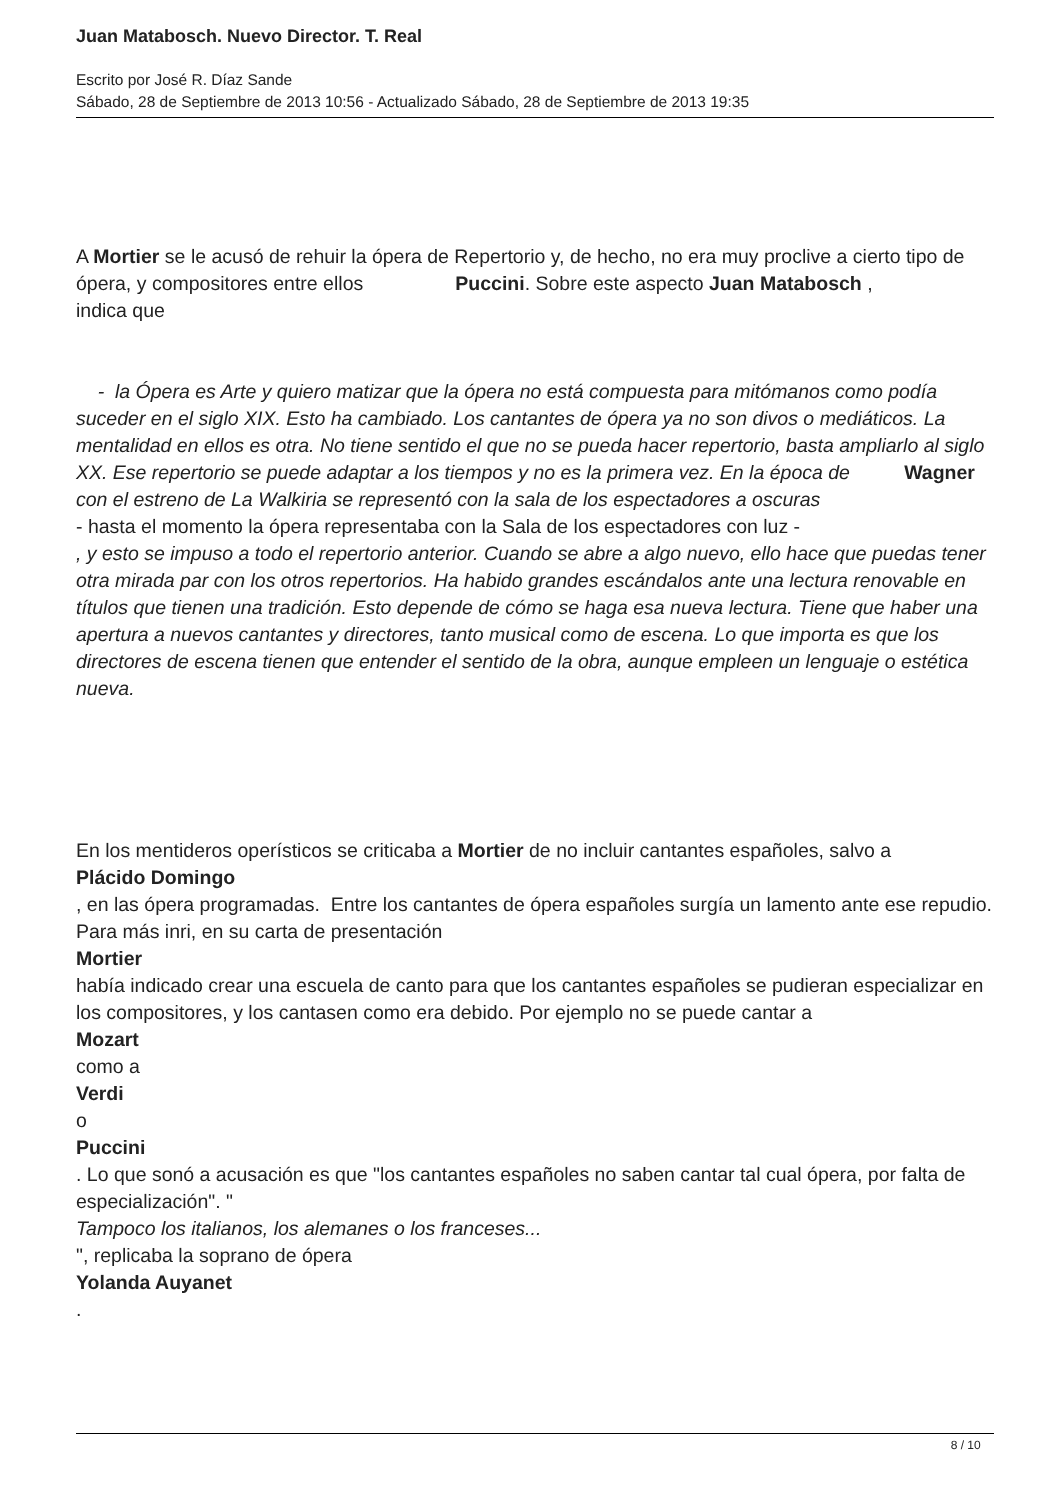Juan Matabosch. Nuevo Director. T. Real
Escrito por José R. Díaz Sande
Sábado, 28 de Septiembre de 2013 10:56 - Actualizado Sábado, 28 de Septiembre de 2013 19:35
A Mortier se le acusó de rehuir la ópera de Repertorio y, de hecho, no era muy proclive a cierto tipo de ópera, y compositores entre ellos Puccini. Sobre este aspecto Juan Matabosch ,
indica que
- la Ópera es Arte y quiero matizar que la ópera no está compuesta para mitómanos como podía suceder en el siglo XIX. Esto ha cambiado. Los cantantes de ópera ya no son divos o mediáticos. La mentalidad en ellos es otra. No tiene sentido el que no se pueda hacer repertorio, basta ampliarlo al siglo XX. Ese repertorio se puede adaptar a los tiempos y no es la primera vez. En la época de Wagner con el estreno de La Walkiria se representó con la sala de los espectadores a oscuras
- hasta el momento la ópera representaba con la Sala de los espectadores con luz -
, y esto se impuso a todo el repertorio anterior. Cuando se abre a algo nuevo, ello hace que puedas tener otra mirada par con los otros repertorios. Ha habido grandes escándalos ante una lectura renovable en títulos que tienen una tradición. Esto depende de cómo se haga esa nueva lectura. Tiene que haber una apertura a nuevos cantantes y directores, tanto musical como de escena. Lo que importa es que los directores de escena tienen que entender el sentido de la obra, aunque empleen un lenguaje o estética nueva.
En los mentideros operísticos se criticaba a Mortier de no incluir cantantes españoles, salvo a
Plácido Domingo
, en las ópera programadas. Entre los cantantes de ópera españoles surgía un lamento ante ese repudio. Para más inri, en su carta de presentación
Mortier
había indicado crear una escuela de canto para que los cantantes españoles se pudieran especializar en los compositores, y los cantasen como era debido. Por ejemplo no se puede cantar a
Mozart
como a
Verdi
o
Puccini
. Lo que sonó a acusación es que "los cantantes españoles no saben cantar tal cual ópera, por falta de especialización". "
Tampoco los italianos, los alemanes o los franceses...
", replicaba la soprano de ópera
Yolanda Auyanet
.
8 / 10